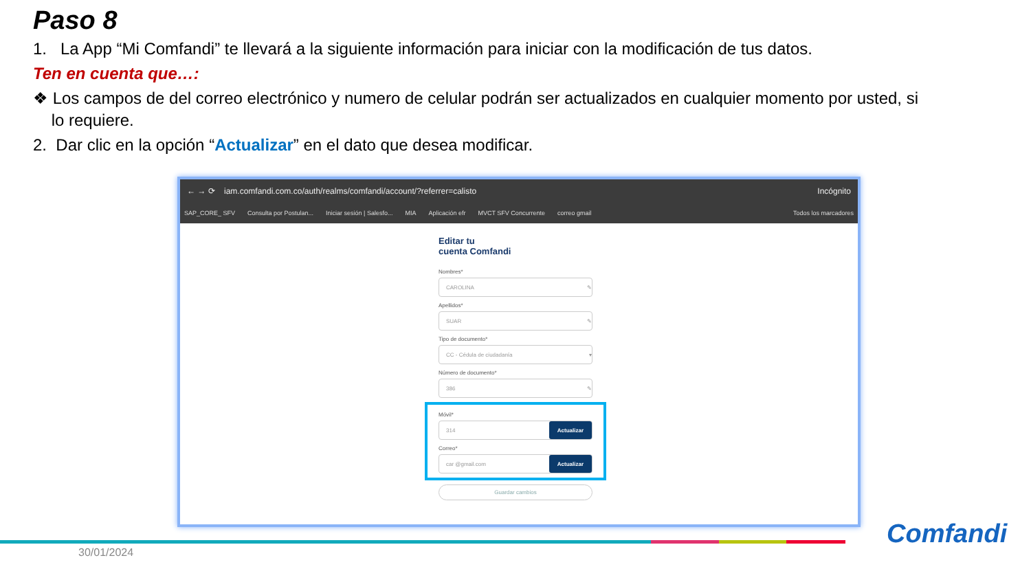Paso 8
1. La App “Mi Comfandi” te llevará a la siguiente información para iniciar con la modificación de tus datos.
Ten en cuenta que…:
❖ Los campos de del correo electrónico y numero de celular podrán ser actualizados en cualquier momento por usted, si
lo requiere.
2. Dar clic en la opción “Actualizar” en el dato que desea modificar.
← → ⟳ iam.comfandi.com.co/auth/realms/comfandi/account/?referrer=calisto Incógnito
SAP_CORE_ SFV Consulta por Postulan... Iniciar sesión | Salesfo... MIA Aplicación efr MVCT SFV Concurrente correo gmail Todos los marcadores
Editar tu
cuenta Comfandi
Nombres*
CAROLINA ✎
Apellidos*
SUAR ✎
Tipo de documento*
CC - Cédula de ciudadanía ▾
Número de documento*
386 ✎
Móvil*
314 Actualizar
Correo*
car @gmail.com Actualizar
Guardar cambios
30/01/2024
Comfandi